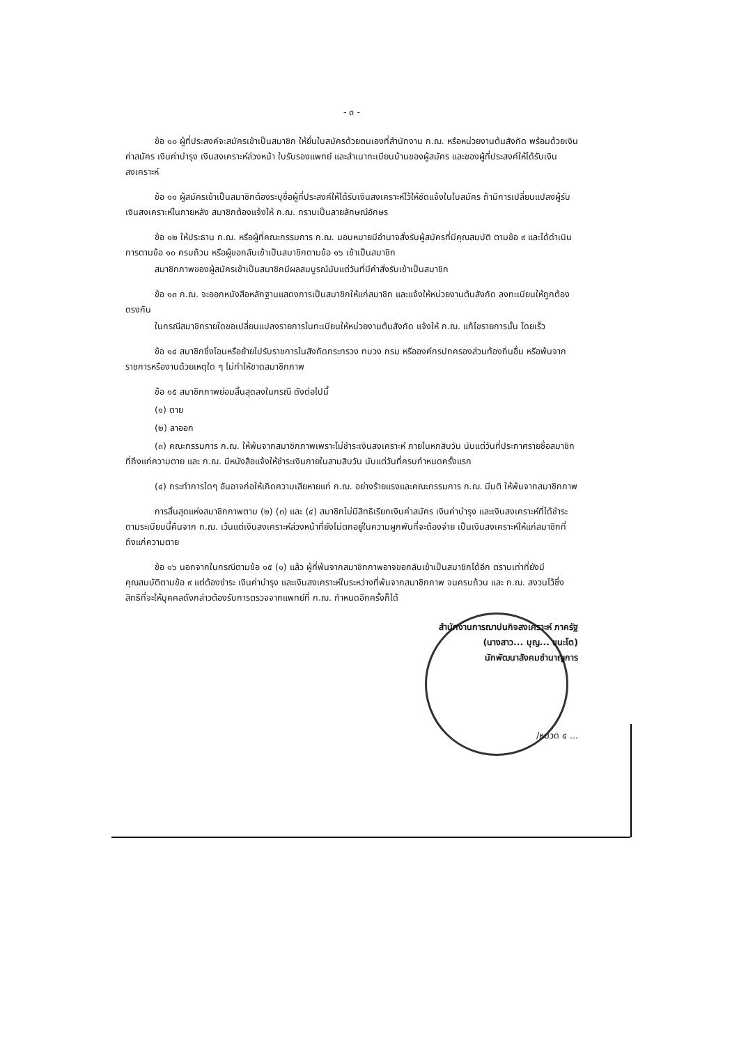- ๓ -
ข้อ ๑๐ ผู้ที่ประสงค์จะสมัครเข้าเป็นสมาชิก ให้ยื่นใบสมัครด้วยตนเองที่สำนักงาน ก.ฌ. หรือหน่วยงานต้นสังกัด พร้อมด้วยเงินค่าสมัคร เงินค่าบำรุง เงินสงเคราะห์ล่วงหน้า ใบรับรองแพทย์ และสำเนาทะเบียนบ้านของผู้สมัคร และของผู้ที่ประสงค์ให้ได้รับเงินสงเคราะห์
ข้อ ๑๑ ผู้สมัครเข้าเป็นสมาชิกต้องระบุชื่อผู้ที่ประสงค์ให้ได้รับเงินสงเคราะห์ไว้ให้ชัดแจ้งในใบสมัคร ถ้ามีการเปลี่ยนแปลงผู้รับเงินสงเคราะห์ในภายหลัง สมาชิกต้องแจ้งให้ ก.ฌ. ทราบเป็นลายลักษณ์อักษร
ข้อ ๑๒ ให้ประธาน ก.ฌ. หรือผู้ที่คณะกรรมการ ก.ฌ. มอบหมายมีอำนาจสั่งรับผู้สมัครที่มีคุณสมบัติ ตามข้อ ๙ และได้ดำเนินการตามข้อ ๑๐ ครบถ้วน หรือผู้ขอกลับเข้าเป็นสมาชิกตามข้อ ๑๖ เข้าเป็นสมาชิก
สมาชิกภาพของผู้สมัครเข้าเป็นสมาชิกมีผลสมบูรณ์นับแต่วันที่มีคำสั่งรับเข้าเป็นสมาชิก
ข้อ ๑๓ ก.ฌ. จะออกหนังสือหลักฐานแสดงการเป็นสมาชิกให้แก่สมาชิก และแจ้งให้หน่วยงานต้นสังกัด ลงทะเบียนให้ถูกต้องตรงกัน
ในกรณีสมาชิกรายใดขอเปลี่ยนแปลงรายการในทะเบียนให้หน่วยงานต้นสังกัด แจ้งให้ ก.ฌ. แก้ไขรายการนั้น โดยเร็ว
ข้อ ๑๔ สมาชิกซึ่งโอนหรือย้ายไปรับราชการในสังกัดกระทรวง ทบวง กรม หรือองค์กรปกครองส่วนท้องถิ่นอื่น หรือพ้นจากราชการหรืองานด้วยเหตุใด ๆ ไม่ทำให้ขาดสมาชิกภาพ
ข้อ ๑๕ สมาชิกภาพย่อมสิ้นสุดลงในกรณี ดังต่อไปนี้
(๑) ตาย
(๒) ลาออก
(๓) คณะกรรมการ ก.ฌ. ให้พ้นจากสมาชิกภาพเพราะไม่ชำระเงินสงเคราะห์ ภายในหกสิบวัน นับแต่วันที่ประกาศรายชื่อสมาชิกที่ถึงแก่ความตาย และ ก.ฌ. มีหนังสือแจ้งให้ชำระเงินภายในสามสิบวัน นับแต่วันที่ครบกำหนดครั้งแรก
(๔) กระทำการใดๆ อันอาจก่อให้เกิดความเสียหายแก่ ก.ฌ. อย่างร้ายแรงและคณะกรรมการ ก.ฌ. มีมติ ให้พ้นจากสมาชิกภาพ
การสิ้นสุดแห่งสมาชิกภาพตาม (๒) (๓) และ (๔) สมาชิกไม่มีสิทธิเรียกเงินค่าสมัคร เงินค่าบำรุง และเงินสงเคราะห์ที่ได้ชำระตามระเบียบนี้คืนจาก ก.ฌ. เว้นแต่เงินสงเคราะห์ล่วงหน้าที่ยังไม่ตกอยู่ในความผูกพันที่จะต้องจ่าย เป็นเงินสงเคราะห์ให้แก่สมาชิกที่ถึงแก่ความตาย
ข้อ ๑๖ นอกจากในกรณีตามข้อ ๑๕ (๑) แล้ว ผู้ที่พ้นจากสมาชิกภาพอาจขอกลับเข้าเป็นสมาชิกได้อีก ตราบเท่าที่ยังมีคุณสมบัติตามข้อ ๙ แต่ต้องชำระ เงินค่าบำรุง และเงินสงเคราะห์ในระหว่างที่พ้นจากสมาชิกภาพ จนครบถ้วน และ ก.ฌ. สงวนไว้ซึ่งสิทธิที่จะให้บุคคลดังกล่าวต้องรับการตรวจจากแพทย์ที่ ก.ฌ. กำหนดอีกครั้งก็ได้
สำนักงานการฌาปนกิจสงเคราะห์ ภาครัฐ
(นางสาว... บุญ... ขนะโต)
นักพัฒนาสังคมชำนาญการ
/หมวด ๔ ...